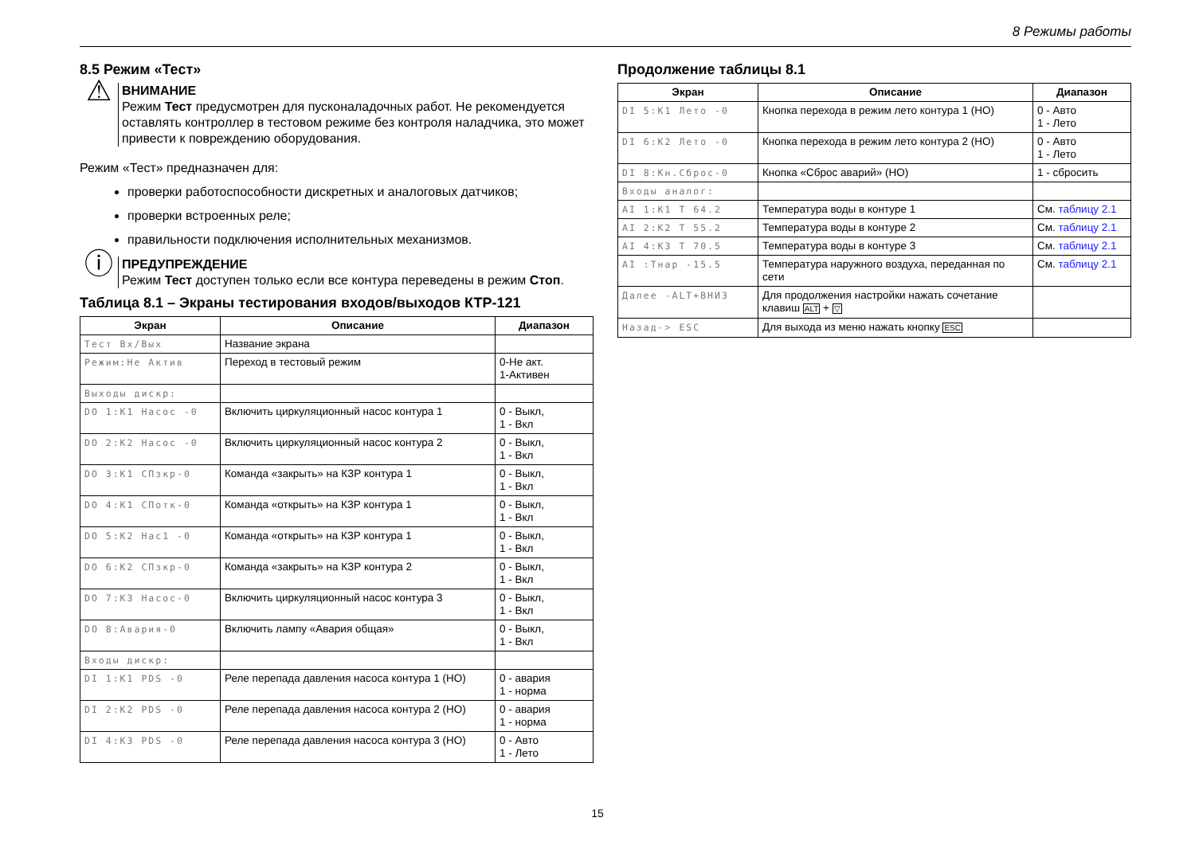8 Режимы работы
8.5 Режим «Тест»
⚠
ВНИМАНИЕ
Режим Тест предусмотрен для пусконаладочных работ. Не рекомендуется оставлять контроллер в тестовом режиме без контроля наладчика, это может привести к повреждению оборудования.
Режим «Тест» предназначен для:
проверки работоспособности дискретных и аналоговых датчиков;
проверки встроенных реле;
правильности подключения исполнительных механизмов.
ⓘ
ПРЕДУПРЕЖДЕНИЕ
Режим Тест доступен только если все контура переведены в режим Стоп.
Таблица 8.1 – Экраны тестирования входов/выходов КТР-121
| Экран | Описание | Диапазон |
| --- | --- | --- |
| Тест Вх/Вых | Название экрана | |
| Режим:Не Актив | Переход в тестовый режим | 0-Не акт. 1-Активен |
| Выходы дискр: | | |
| DO 1:K1 Насос -0 | Включить циркуляционный насос контура 1 | 0 - Выкл, 1 - Вкл |
| DO 2:K2 Насос -0 | Включить циркуляционный насос контура 2 | 0 - Выкл, 1 - Вкл |
| DO 3:K1 СПзкр-0 | Команда «закрыть» на КЗР контура 1 | 0 - Выкл, 1 - Вкл |
| DO 4:K1 СПотк-0 | Команда «открыть» на КЗР контура 1 | 0 - Выкл, 1 - Вкл |
| DO 5:K2 Нас1 -0 | Команда «открыть» на КЗР контура 1 | 0 - Выкл, 1 - Вкл |
| DO 6:K2 СПзкр-0 | Команда «закрыть» на КЗР контура 2 | 0 - Выкл, 1 - Вкл |
| DO 7:K3 Насос-0 | Включить циркуляционный насос контура 3 | 0 - Выкл, 1 - Вкл |
| DO 8:Авария-0 | Включить лампу «Авария общая» | 0 - Выкл, 1 - Вкл |
| Входы дискр: | | |
| DI 1:K1 PDS -0 | Реле перепада давления насоса контура 1 (НО) | 0 - авария 1 - норма |
| DI 2:K2 PDS -0 | Реле перепада давления насоса контура 2 (НО) | 0 - авария 1 - норма |
| DI 4:K3 PDS -0 | Реле перепада давления насоса контура 3 (НО) | 0 - Авто 1 - Лето |
Продолжение таблицы 8.1
| Экран | Описание | Диапазон |
| --- | --- | --- |
| DI 5:K1 Лето -0 | Кнопка перехода в режим лето контура 1 (НО) | 0 - Авто 1 - Лето |
| DI 6:K2 Лето -0 | Кнопка перехода в режим лето контура 2 (НО) | 0 - Авто 1 - Лето |
| DI 8:Кн.Сброс-0 | Кнопка «Сброс аварий» (НО) | 1 - сбросить |
| Входы аналог: | | |
| AI 1:K1 T 64.2 | Температура воды в контуре 1 | См. таблицу 2.1 |
| AI 2:K2 T 55.2 | Температура воды в контуре 2 | См. таблицу 2.1 |
| AI 4:K3 T 70.5 | Температура воды в контуре 3 | См. таблицу 2.1 |
| AI :Тнар -15.5 | Температура наружного воздуха, переданная по сети | См. таблицу 2.1 |
| Далее -ALT+ВНИЗ | Для продолжения настройки нажать сочетание клавиш ALT + ▽ | |
| Назад-> ESC | Для выхода из меню нажать кнопку ESC | |
15